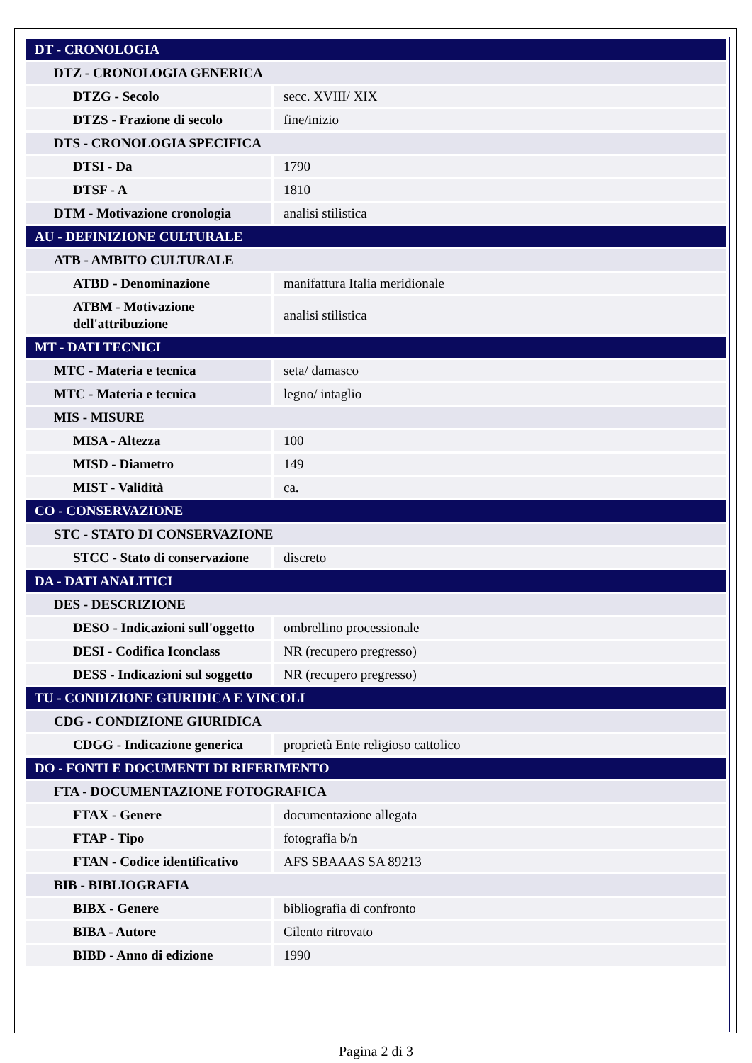| DT - CRONOLOGIA | |
| DTZ - CRONOLOGIA GENERICA | |
| DTZG - Secolo | secc. XVIII/ XIX |
| DTZS - Frazione di secolo | fine/inizio |
| DTS - CRONOLOGIA SPECIFICA | |
| DTSI - Da | 1790 |
| DTSF - A | 1810 |
| DTM - Motivazione cronologia | analisi stilistica |
| AU - DEFINIZIONE CULTURALE | |
| ATB - AMBITO CULTURALE | |
| ATBD - Denominazione | manifattura Italia meridionale |
| ATBM - Motivazione dell'attribuzione | analisi stilistica |
| MT - DATI TECNICI | |
| MTC - Materia e tecnica | seta/ damasco |
| MTC - Materia e tecnica | legno/ intaglio |
| MIS - MISURE | |
| MISA - Altezza | 100 |
| MISD - Diametro | 149 |
| MIST - Validità | ca. |
| CO - CONSERVAZIONE | |
| STC - STATO DI CONSERVAZIONE | |
| STCC - Stato di conservazione | discreto |
| DA - DATI ANALITICI | |
| DES - DESCRIZIONE | |
| DESO - Indicazioni sull'oggetto | ombrellino processionale |
| DESI - Codifica Iconclass | NR (recupero pregresso) |
| DESS - Indicazioni sul soggetto | NR (recupero pregresso) |
| TU - CONDIZIONE GIURIDICA E VINCOLI | |
| CDG - CONDIZIONE GIURIDICA | |
| CDGG - Indicazione generica | proprietà Ente religioso cattolico |
| DO - FONTI E DOCUMENTI DI RIFERIMENTO | |
| FTA - DOCUMENTAZIONE FOTOGRAFICA | |
| FTAX - Genere | documentazione allegata |
| FTAP - Tipo | fotografia b/n |
| FTAN - Codice identificativo | AFS SBAAAS SA 89213 |
| BIB - BIBLIOGRAFIA | |
| BIBX - Genere | bibliografia di confronto |
| BIBA - Autore | Cilento ritrovato |
| BIBD - Anno di edizione | 1990 |
Pagina 2 di 3